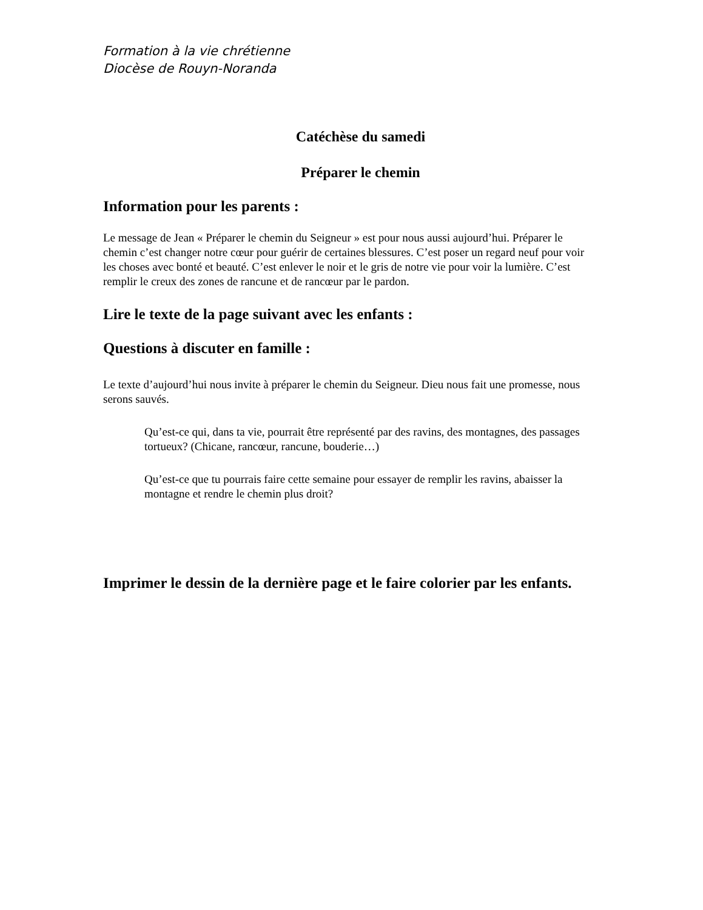Formation à la vie chrétienne
Diocèse de Rouyn-Noranda
Catéchèse du samedi
Préparer le chemin
Information pour les parents :
Le message de Jean « Préparer le chemin du Seigneur » est pour nous aussi aujourd’hui. Préparer le chemin c’est changer notre cœur pour guérir de certaines blessures. C’est poser un regard neuf pour voir les choses avec bonté et beauté. C’est enlever le noir et le gris de notre vie pour voir la lumière. C’est remplir le creux des zones de rancune et de rancœur par le pardon.
Lire le texte de la page suivant avec les enfants :
Questions à discuter en famille :
Le texte d’aujourd’hui nous invite à préparer le chemin du Seigneur. Dieu nous fait une promesse, nous serons sauvés.
Qu’est-ce qui, dans ta vie, pourrait être représenté par des ravins, des montagnes, des passages tortueux? (Chicane, rancœur, rancune, bouderie…)
Qu’est-ce que tu pourrais faire cette semaine pour essayer de remplir les ravins, abaisser la montagne et rendre le chemin plus droit?
Imprimer le dessin de la dernière page et le faire colorier par les enfants.